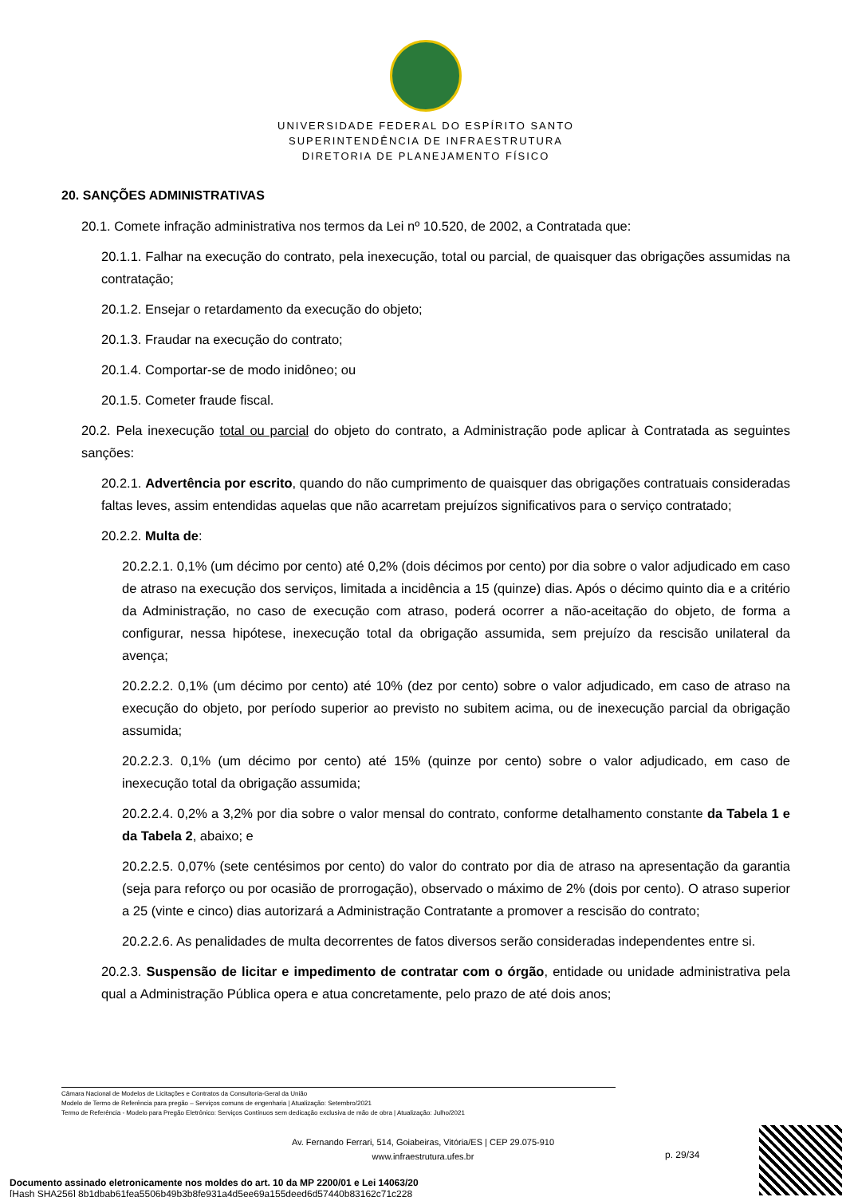UNIVERSIDADE FEDERAL DO ESPÍRITO SANTO
SUPERINTENDÊNCIA DE INFRAESTRUTURA
DIRETORIA DE PLANEJAMENTO FÍSICO
20. SANÇÕES ADMINISTRATIVAS
20.1. Comete infração administrativa nos termos da Lei nº 10.520, de 2002, a Contratada que:
20.1.1. Falhar na execução do contrato, pela inexecução, total ou parcial, de quaisquer das obrigações assumidas na contratação;
20.1.2. Ensejar o retardamento da execução do objeto;
20.1.3. Fraudar na execução do contrato;
20.1.4. Comportar-se de modo inidôneo; ou
20.1.5. Cometer fraude fiscal.
20.2. Pela inexecução total ou parcial do objeto do contrato, a Administração pode aplicar à Contratada as seguintes sanções:
20.2.1. Advertência por escrito, quando do não cumprimento de quaisquer das obrigações contratuais consideradas faltas leves, assim entendidas aquelas que não acarretam prejuízos significativos para o serviço contratado;
20.2.2. Multa de:
20.2.2.1. 0,1% (um décimo por cento) até 0,2% (dois décimos por cento) por dia sobre o valor adjudicado em caso de atraso na execução dos serviços, limitada a incidência a 15 (quinze) dias. Após o décimo quinto dia e a critério da Administração, no caso de execução com atraso, poderá ocorrer a não-aceitação do objeto, de forma a configurar, nessa hipótese, inexecução total da obrigação assumida, sem prejuízo da rescisão unilateral da avença;
20.2.2.2. 0,1% (um décimo por cento) até 10% (dez por cento) sobre o valor adjudicado, em caso de atraso na execução do objeto, por período superior ao previsto no subitem acima, ou de inexecução parcial da obrigação assumida;
20.2.2.3. 0,1% (um décimo por cento) até 15% (quinze por cento) sobre o valor adjudicado, em caso de inexecução total da obrigação assumida;
20.2.2.4. 0,2% a 3,2% por dia sobre o valor mensal do contrato, conforme detalhamento constante da Tabela 1 e da Tabela 2, abaixo; e
20.2.2.5. 0,07% (sete centésimos por cento) do valor do contrato por dia de atraso na apresentação da garantia (seja para reforço ou por ocasião de prorrogação), observado o máximo de 2% (dois por cento). O atraso superior a 25 (vinte e cinco) dias autorizará a Administração Contratante a promover a rescisão do contrato;
20.2.2.6. As penalidades de multa decorrentes de fatos diversos serão consideradas independentes entre si.
20.2.3. Suspensão de licitar e impedimento de contratar com o órgão, entidade ou unidade administrativa pela qual a Administração Pública opera e atua concretamente, pelo prazo de até dois anos;
Câmara Nacional de Modelos de Licitações e Contratos da Consultoria-Geral da União
Modelo de Termo de Referência para pregão – Serviços comuns de engenharia | Atualização: Setembro/2021
Termo de Referência - Modelo para Pregão Eletrônico: Serviços Contínuos sem dedicação exclusiva de mão de obra | Atualização: Julho/2021
Av. Fernando Ferrari, 514, Goiabeiras, Vitória/ES | CEP 29.075-910
www.infraestrutura.ufes.br
p. 29/34
Documento assinado eletronicamente nos moldes do art. 10 da MP 2200/01 e Lei 14063/20
[Hash SHA256] 8b1dbab61fea5506b49b3b8fe931a4d5ee69a155deed6d57440b83162c71c228